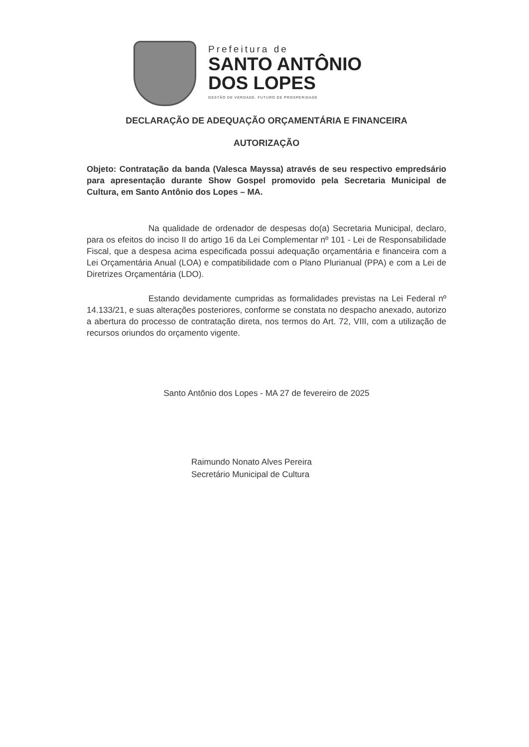Prefeitura de
SANTO ANTÔNIO
DOS LOPES
GESTÃO DE VERDADE. FUTURO DE PROSPERIDADE
DECLARAÇÃO DE ADEQUAÇÃO ORÇAMENTÁRIA E FINANCEIRA
AUTORIZAÇÃO
Objeto: Contratação da banda (Valesca Mayssa) através de seu respectivo empredsário para apresentação durante Show Gospel promovido pela Secretaria Municipal de Cultura, em Santo Antônio dos Lopes – MA.
Na qualidade de ordenador de despesas do(a) Secretaria Municipal, declaro, para os efeitos do inciso II do artigo 16 da Lei Complementar nº 101 - Lei de Responsabilidade Fiscal, que a despesa acima especificada possui adequação orçamentária e financeira com a Lei Orçamentária Anual (LOA) e compatibilidade com o Plano Plurianual (PPA) e com a Lei de Diretrizes Orçamentária (LDO).
Estando devidamente cumpridas as formalidades previstas na Lei Federal nº 14.133/21, e suas alterações posteriores, conforme se constata no despacho anexado, autorizo a abertura do processo de contratação direta, nos termos do Art. 72, VIII, com a utilização de recursos oriundos do orçamento vigente.
Santo Antônio dos Lopes - MA 27 de fevereiro de 2025
Raimundo Nonato Alves Pereira
Secretário Municipal de Cultura